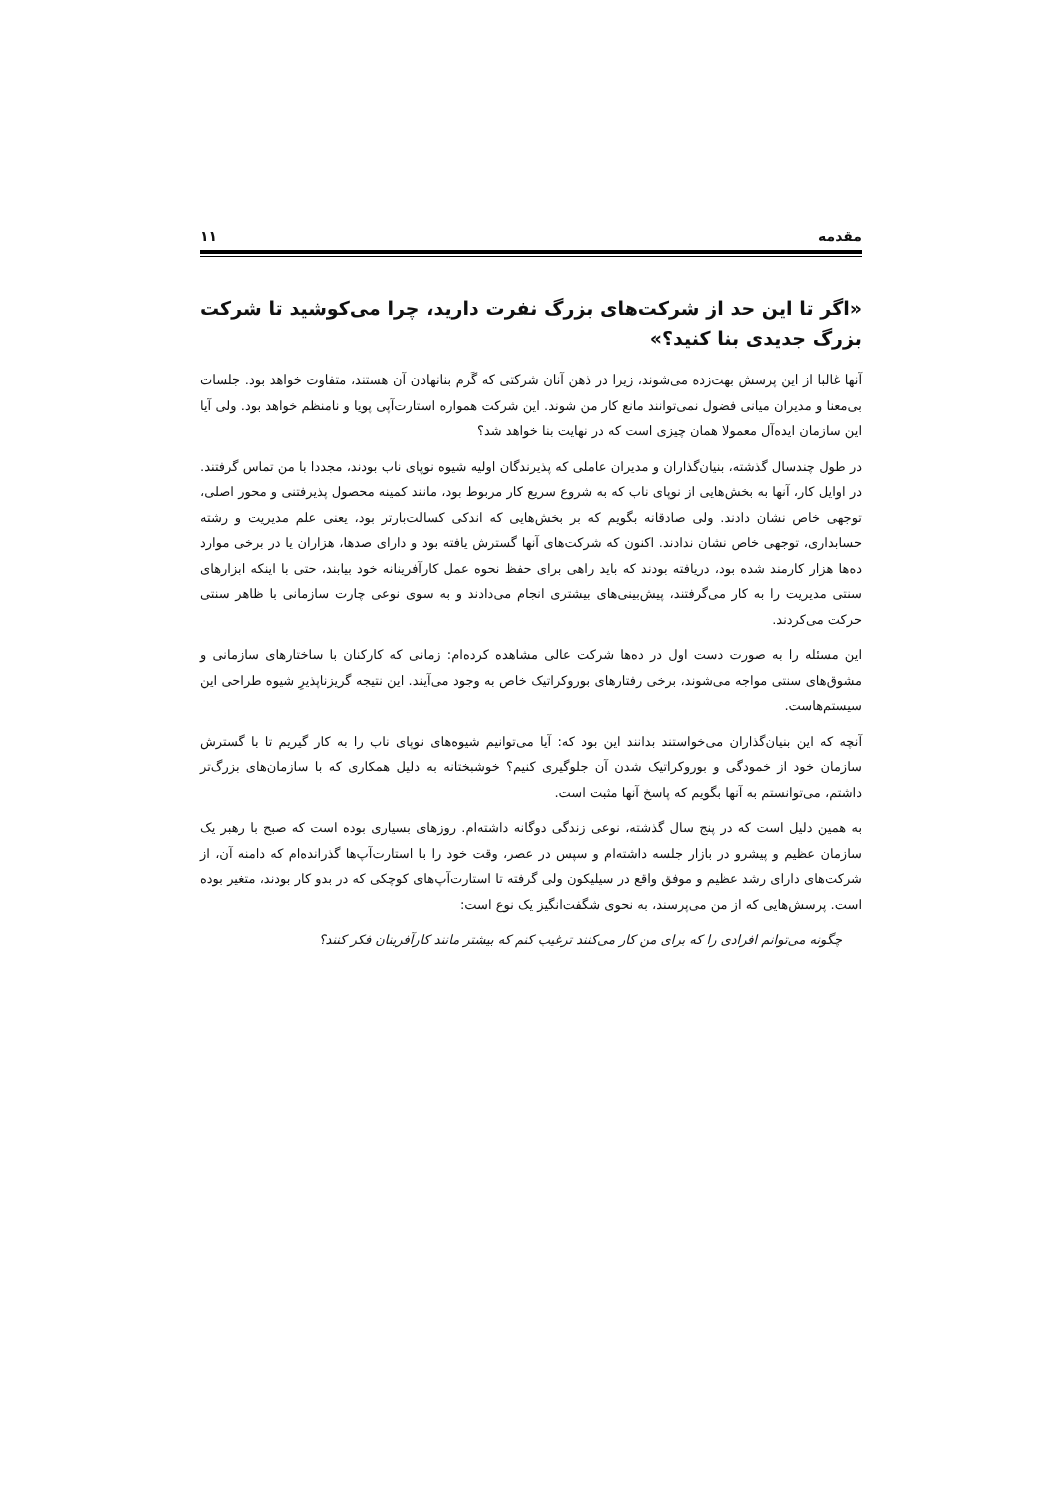مقدمه ۱۱
«اگر تا این حد از شرکت‌های بزرگ نفرت دارید، چرا می‌کوشید تا شرکت بزرگ جدیدی بنا کنید؟»
آنها غالبا از این پرسش بهت‌زده می‌شوند، زیرا در ذهن آنان شرکتی که گَرم بنانهادن آن هستند، متفاوت خواهد بود. جلسات بی‌معنا و مدیران میانی فضول نمی‌توانند مانع کار من شوند. این شرکت همواره استارت‌آپی پویا و نامنظم خواهد بود. ولی آیا این سازمان ایده‌آل معمولا همان چیزی است که در نهایت بنا خواهد شد؟
در طول چندسال گذشته، بنیان‌گذاران و مدیران عاملی که پذیرندگان اولیه شیوه نوپای ناب بودند، مجددا با من تماس گرفتند. در اوایل کار، آنها به بخش‌هایی از نوپای ناب که به شروع سریع کار مربوط بود، مانند کمینه محصول پذیرفتنی و محور اصلی، توجهی خاص نشان دادند. ولی صادقانه بگویم که بر بخش‌هایی که اندکی کسالت‌بارتر بود، یعنی علم مدیریت و رشته حسابداری، توجهی خاص نشان ندادند. اکنون که شرکت‌های آنها گسترش یافته بود و دارای صدها، هزاران یا در برخی موارد ده‌ها هزار کارمند شده بود، دریافته بودند که باید راهی برای حفظ نحوه عمل کارآفرینانه خود بیابند، حتی با اینکه ابزارهای سنتی مدیریت را به کار می‌گرفتند، پیش‌بینی‌های بیشتری انجام می‌دادند و به سوی نوعی چارت سازمانی با ظاهر سنتی حرکت می‌کردند.
این مسئله را به صورت دست اول در ده‌ها شرکت عالی مشاهده کرده‌ام: زمانی که کارکنان با ساختارهای سازمانی و مشوق‌های سنتی مواجه می‌شوند، برخی رفتارهای بوروکراتیک خاص به وجود می‌آیند. این نتیجه گریزناپذیرِ شیوه طراحی این سیستم‌هاست.
آنچه که این بنیان‌گذاران می‌خواستند بدانند این بود که: آیا می‌توانیم شیوه‌های نوپای ناب را به کار گیریم تا با گسترش سازمان خود از خمودگی و بوروکراتیک شدن آن جلوگیری کنیم؟ خوشبختانه به دلیل همکاری که با سازمان‌های بزرگ‌تر داشتم، می‌توانستم به آنها بگویم که پاسخ آنها مثبت است.
به همین دلیل است که در پنج سال گذشته، نوعی زندگی دوگانه داشته‌ام. روزهای بسیاری بوده است که صبح با رهبر یک سازمان عظیم و پیشرو در بازار جلسه داشته‌ام و سپس در عصر، وقت خود را با استارت‌آپ‌ها گذرانده‌ام که دامنه آن، از شرکت‌های دارای رشد عظیم و موفق واقع در سیلیکون ولی گرفته تا استارت‌آپ‌های کوچکی که در بدو کار بودند، متغیر بوده است. پرسش‌هایی که از من می‌پرسند، به نحوی شگفت‌انگیز یک نوع است:
چگونه می‌توانم افرادی را که برای من کار می‌کنند ترغیب کنم که بیشتر مانند کارآفرینان فکر کنند؟